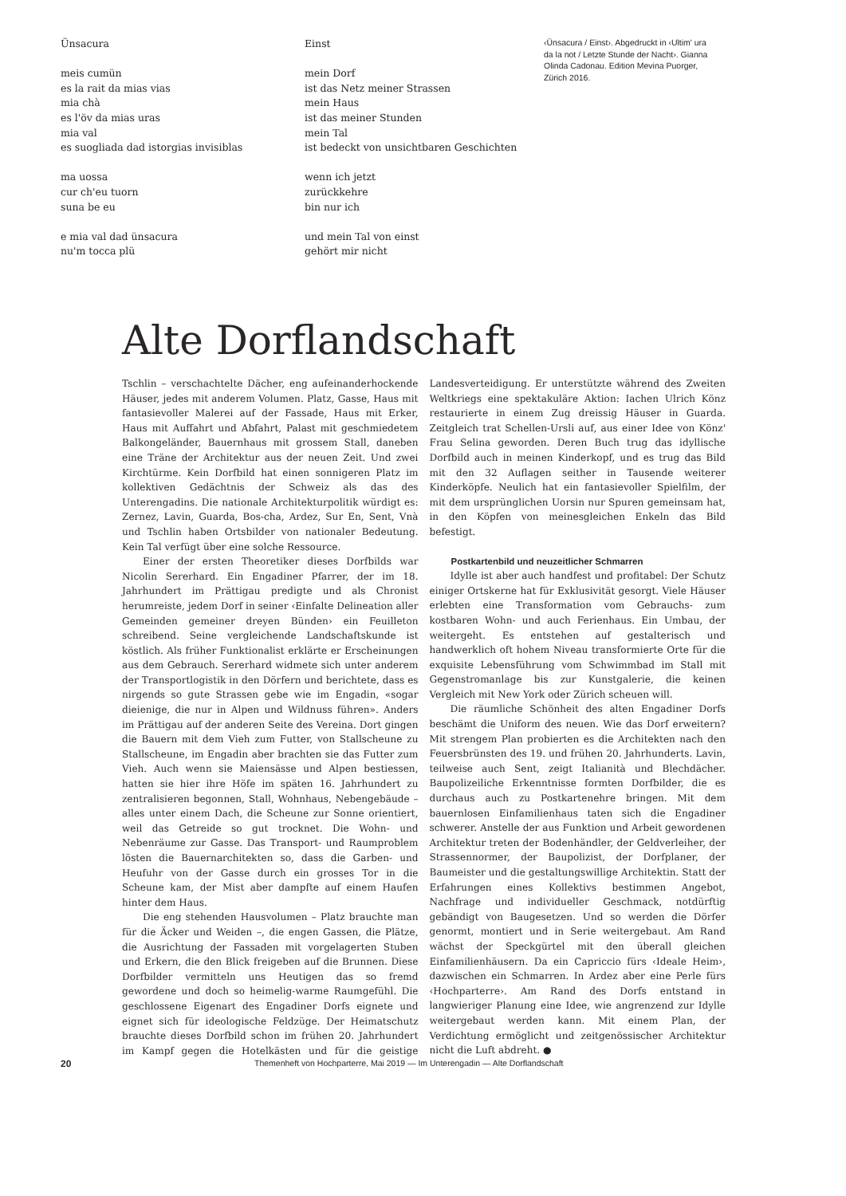Ünsacura
meis cumün
es la rait da mias vias
mia chà
es l'öv da mias uras
mia val
es suogliada dad istorgias invisiblas
ma uossa
cur ch'eu tuorn
suna be eu
e mia val dad ünsacura
nu'm tocca plü
Einst
mein Dorf
ist das Netz meiner Strassen
mein Haus
ist das meiner Stunden
mein Tal
ist bedeckt von unsichtbaren Geschichten
wenn ich jetzt
zurückkehre
bin nur ich
und mein Tal von einst
gehört mir nicht
‹Ünsacura / Einst›. Abgedruckt in ‹Ultim' ura da la not / Letzte Stunde der Nacht›. Gianna Olinda Cadonau. Edition Mevina Puorger, Zürich 2016.
Alte Dorflandschaft
Tschlin – verschachtelte Dächer, eng aufeinanderhockende Häuser, jedes mit anderem Volumen. Platz, Gasse, Haus mit fantasievoller Malerei auf der Fassade, Haus mit Erker, Haus mit Auffahrt und Abfahrt, Palast mit geschmiedetem Balkongeländer, Bauernhaus mit grossem Stall, daneben eine Träne der Architektur aus der neuen Zeit. Und zwei Kirchtürme. Kein Dorfbild hat einen sonnigeren Platz im kollektiven Gedächtnis der Schweiz als das des Unterengadins. Die nationale Architekturpolitik würdigt es: Zernez, Lavin, Guarda, Bos-cha, Ardez, Sur En, Sent, Vnà und Tschlin haben Ortsbilder von nationaler Bedeutung. Kein Tal verfügt über eine solche Ressource.
Einer der ersten Theoretiker dieses Dorfbilds war Nicolin Sererhard. Ein Engadiner Pfarrer, der im 18. Jahrhundert im Prättigau predigte und als Chronist herumreiste, jedem Dorf in seiner ‹Einfalte Delineation aller Gemeinden gemeiner dreyen Bünden› ein Feuilleton schreibend. Seine vergleichende Landschaftskunde ist köstlich. Als früher Funktionalist erklärte er Erscheinungen aus dem Gebrauch. Sererhard widmete sich unter anderem der Transportlogistik in den Dörfern und berichtete, dass es nirgends so gute Strassen gebe wie im Engadin, «sogar dieienige, die nur in Alpen und Wildnuss führen». Anders im Prättigau auf der anderen Seite des Vereina. Dort gingen die Bauern mit dem Vieh zum Futter, von Stallscheune zu Stallscheune, im Engadin aber brachten sie das Futter zum Vieh. Auch wenn sie Maiensässe und Alpen bestiessen, hatten sie hier ihre Höfe im späten 16. Jahrhundert zu zentralisieren begonnen, Stall, Wohnhaus, Nebengebäude – alles unter einem Dach, die Scheune zur Sonne orientiert, weil das Getreide so gut trocknet. Die Wohn- und Nebenräume zur Gasse. Das Transport- und Raumproblem lösten die Bauernarchitekten so, dass die Garben- und Heufuhr von der Gasse durch ein grosses Tor in die Scheune kam, der Mist aber dampfte auf einem Haufen hinter dem Haus.
Die eng stehenden Hausvolumen – Platz brauchte man für die Äcker und Weiden –, die engen Gassen, die Plätze, die Ausrichtung der Fassaden mit vorgelagerten Stuben und Erkern, die den Blick freigeben auf die Brunnen. Diese Dorfbilder vermitteln uns Heutigen das so fremd gewordene und doch so heimelig-warme Raumgefühl. Die geschlossene Eigenart des Engadiner Dorfs eignete und eignet sich für ideologische Feldzüge. Der Heimatschutz brauchte dieses Dorfbild schon im frühen 20. Jahrhundert im Kampf gegen die Hotelkästen und für die geistige Landesverteidigung. Er unterstützte während des Zweiten Weltkriegs eine spektakuläre Aktion: Iachen Ulrich Könz restaurierte in einem Zug dreissig Häuser in Guarda. Zeitgleich trat Schellen-Ursli auf, aus einer Idee von Könz' Frau Selina geworden. Deren Buch trug das idyllische Dorfbild auch in meinen Kinderkopf, und es trug das Bild mit den 32 Auflagen seither in Tausende weiterer Kinderköpfe. Neulich hat ein fantasievoller Spielfilm, der mit dem ursprünglichen Uorsin nur Spuren gemeinsam hat, in den Köpfen von meinesgleichen Enkeln das Bild befestigt.
Postkartenbild und neuzeitlicher Schmarren
Idylle ist aber auch handfest und profitabel: Der Schutz einiger Ortskerne hat für Exklusivität gesorgt. Viele Häuser erlebten eine Transformation vom Gebrauchs- zum kostbaren Wohn- und auch Ferienhaus. Ein Umbau, der weitergeht. Es entstehen auf gestalterisch und handwerklich oft hohem Niveau transformierte Orte für die exquisite Lebensführung vom Schwimmbad im Stall mit Gegenstromanlage bis zur Kunstgalerie, die keinen Vergleich mit New York oder Zürich scheuen will.
Die räumliche Schönheit des alten Engadiner Dorfs beschämt die Uniform des neuen. Wie das Dorf erweitern? Mit strengem Plan probierten es die Architekten nach den Feuersbrünsten des 19. und frühen 20. Jahrhunderts. Lavin, teilweise auch Sent, zeigt Italianità und Blechdächer. Baupolizeiliche Erkenntnisse formten Dorfbilder, die es durchaus auch zu Postkartenehre bringen. Mit dem bauernlosen Einfamilienhaus taten sich die Engadiner schwerer. Anstelle der aus Funktion und Arbeit gewordenen Architektur treten der Bodenhändler, der Geldverleiher, der Strassennormer, der Baupolizist, der Dorfplaner, der Baumeister und die gestaltungswillige Architektin. Statt der Erfahrungen eines Kollektivs bestimmen Angebot, Nachfrage und individueller Geschmack, notdürftig gebändigt von Baugesetzen. Und so werden die Dörfer genormt, montiert und in Serie weitergebaut. Am Rand wächst der Speckgürtel mit den überall gleichen Einfamilienhäusern. Da ein Capriccio fürs ‹Ideale Heim›, dazwischen ein Schmarren. In Ardez aber eine Perle fürs ‹Hochparterre›. Am Rand des Dorfs entstand in langwieriger Planung eine Idee, wie angrenzend zur Idylle weitergebaut werden kann. Mit einem Plan, der Verdichtung ermöglicht und zeitgenössischer Architektur nicht die Luft abdreht. ●
20 Themenheft von Hochparterre, Mai 2019 — Im Unterengadin — Alte Dorflandschaft